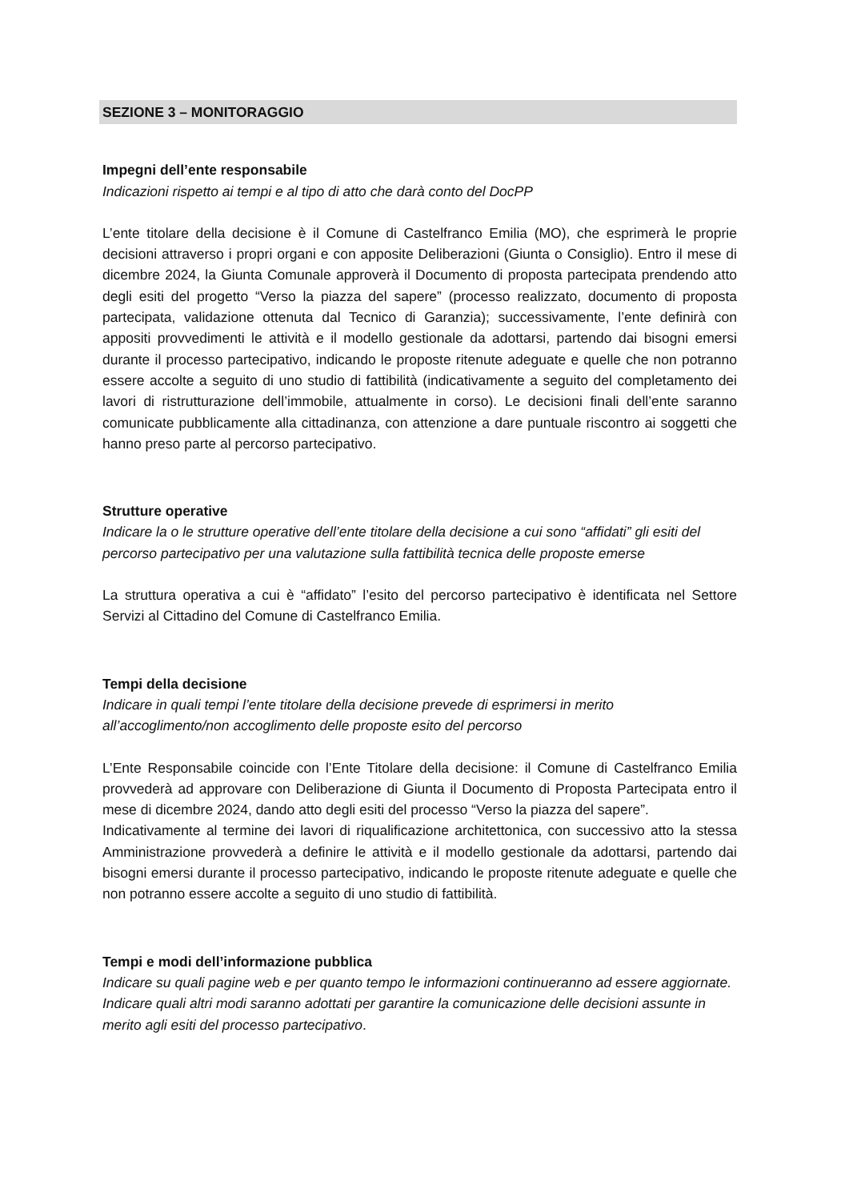SEZIONE 3 – MONITORAGGIO
Impegni dell’ente responsabile
Indicazioni rispetto ai tempi e al tipo di atto che darà conto del DocPP
L’ente titolare della decisione è il Comune di Castelfranco Emilia (MO), che esprimerà le proprie decisioni attraverso i propri organi e con apposite Deliberazioni (Giunta o Consiglio). Entro il mese di dicembre 2024, la Giunta Comunale approverà il Documento di proposta partecipata prendendo atto degli esiti del progetto “Verso la piazza del sapere” (processo realizzato, documento di proposta partecipata, validazione ottenuta dal Tecnico di Garanzia); successivamente, l’ente definirà con appositi provvedimenti le attività e il modello gestionale da adottarsi, partendo dai bisogni emersi durante il processo partecipativo, indicando le proposte ritenute adeguate e quelle che non potranno essere accolte a seguito di uno studio di fattibilità (indicativamente a seguito del completamento dei lavori di ristrutturazione dell’immobile, attualmente in corso). Le decisioni finali dell’ente saranno comunicate pubblicamente alla cittadinanza, con attenzione a dare puntuale riscontro ai soggetti che hanno preso parte al percorso partecipativo.
Strutture operative
Indicare la o le strutture operative dell’ente titolare della decisione a cui sono “affidati” gli esiti del percorso partecipativo per una valutazione sulla fattibilità tecnica delle proposte emerse
La struttura operativa a cui è “affidato” l’esito del percorso partecipativo è identificata nel Settore Servizi al Cittadino del Comune di Castelfranco Emilia.
Tempi della decisione
Indicare in quali tempi l’ente titolare della decisione prevede di esprimersi in merito all’accoglimento/non accoglimento delle proposte esito del percorso
L’Ente Responsabile coincide con l’Ente Titolare della decisione: il Comune di Castelfranco Emilia provvederà ad approvare con Deliberazione di Giunta il Documento di Proposta Partecipata entro il mese di dicembre 2024, dando atto degli esiti del processo “Verso la piazza del sapere”.
Indicativamente al termine dei lavori di riqualificazione architettonica, con successivo atto la stessa Amministrazione provvederà a definire le attività e il modello gestionale da adottarsi, partendo dai bisogni emersi durante il processo partecipativo, indicando le proposte ritenute adeguate e quelle che non potranno essere accolte a seguito di uno studio di fattibilità.
Tempi e modi dell’informazione pubblica
Indicare su quali pagine web e per quanto tempo le informazioni continueranno ad essere aggiornate. Indicare quali altri modi saranno adottati per garantire la comunicazione delle decisioni assunte in merito agli esiti del processo partecipativo.